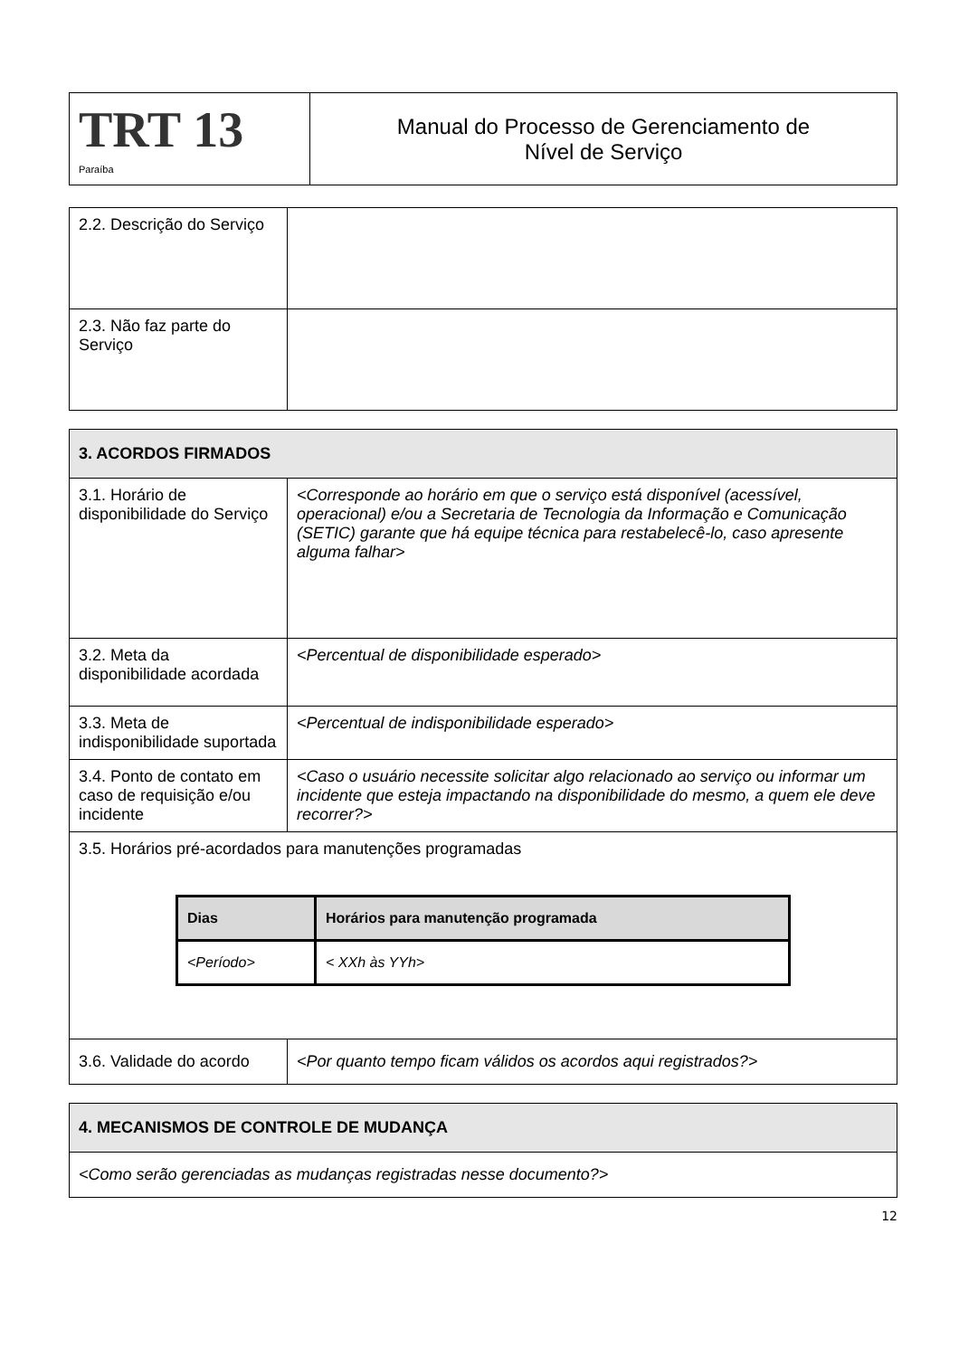| TRT 13 Paraíba | Manual do Processo de Gerenciamento de Nível de Serviço |
| 2.2. Descrição do Serviço | |
| 2.3. Não faz parte do Serviço | |
| 3. ACORDOS FIRMADOS | |
| 3.1. Horário de disponibilidade do Serviço | <Corresponde ao horário em que o serviço está disponível (acessível, operacional) e/ou a Secretaria de Tecnologia da Informação e Comunicação (SETIC) garante que há equipe técnica para restabelecê-lo, caso apresente alguma falhar> |
| 3.2. Meta da disponibilidade acordada | <Percentual de disponibilidade esperado> |
| 3.3. Meta de indisponibilidade suportada | <Percentual de indisponibilidade esperado> |
| 3.4. Ponto de contato em caso de requisição e/ou incidente | <Caso o usuário necessite solicitar algo relacionado ao serviço ou informar um incidente que esteja impactando na disponibilidade do mesmo, a quem ele deve recorrer?> |
| 3.5. Horários pré-acordados para manutenções programadas / Dias / Horários para manutenção programada / / --- / --- / / <Período> / < XXh às YYh> / | |
| 3.6. Validade do acordo | <Por quanto tempo ficam válidos os acordos aqui registrados?> |
| 4. MECANISMOS DE CONTROLE DE MUDANÇA |
| <Como serão gerenciadas as mudanças registradas nesse documento?> |
12